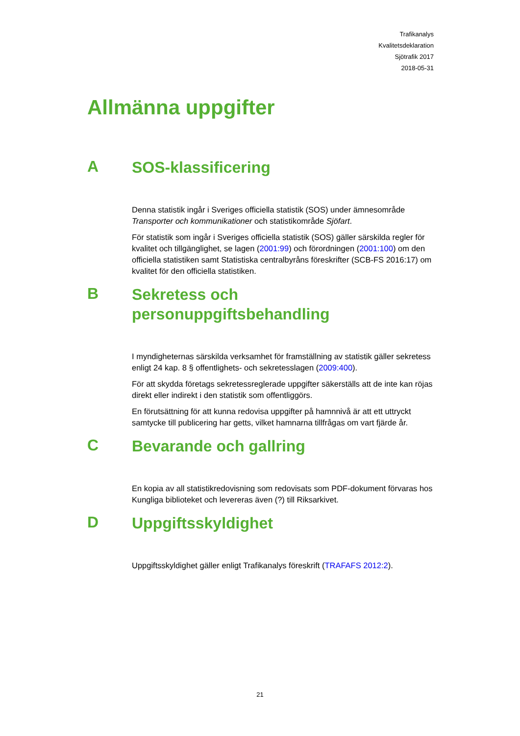Trafikanalys
Kvalitetsdeklaration
Sjötrafik 2017
2018-05-31
Allmänna uppgifter
A
SOS-klassificering
Denna statistik ingår i Sveriges officiella statistik (SOS) under ämnesområde Transporter och kommunikationer och statistikområde Sjöfart.
För statistik som ingår i Sveriges officiella statistik (SOS) gäller särskilda regler för kvalitet och tillgänglighet, se lagen (2001:99) och förordningen (2001:100) om den officiella statistiken samt Statistiska centralbyråns föreskrifter (SCB-FS 2016:17) om kvalitet för den officiella statistiken.
B
Sekretess och
personuppgiftsbehandling
I myndigheternas särskilda verksamhet för framställning av statistik gäller sekretess enligt 24 kap. 8 § offentlighets- och sekretesslagen (2009:400).
För att skydda företags sekretessreglerade uppgifter säkerställs att de inte kan röjas direkt eller indirekt i den statistik som offentliggörs.
En förutsättning för att kunna redovisa uppgifter på hamnnivå är att ett uttryckt samtycke till publicering har getts, vilket hamnarna tillfrågas om vart fjärde år.
C
Bevarande och gallring
En kopia av all statistikredovisning som redovisats som PDF-dokument förvaras hos Kungliga biblioteket och levereras även (?) till Riksarkivet.
D
Uppgiftsskyldighet
Uppgiftsskyldighet gäller enligt Trafikanalys föreskrift (TRAFAFS 2012:2).
21